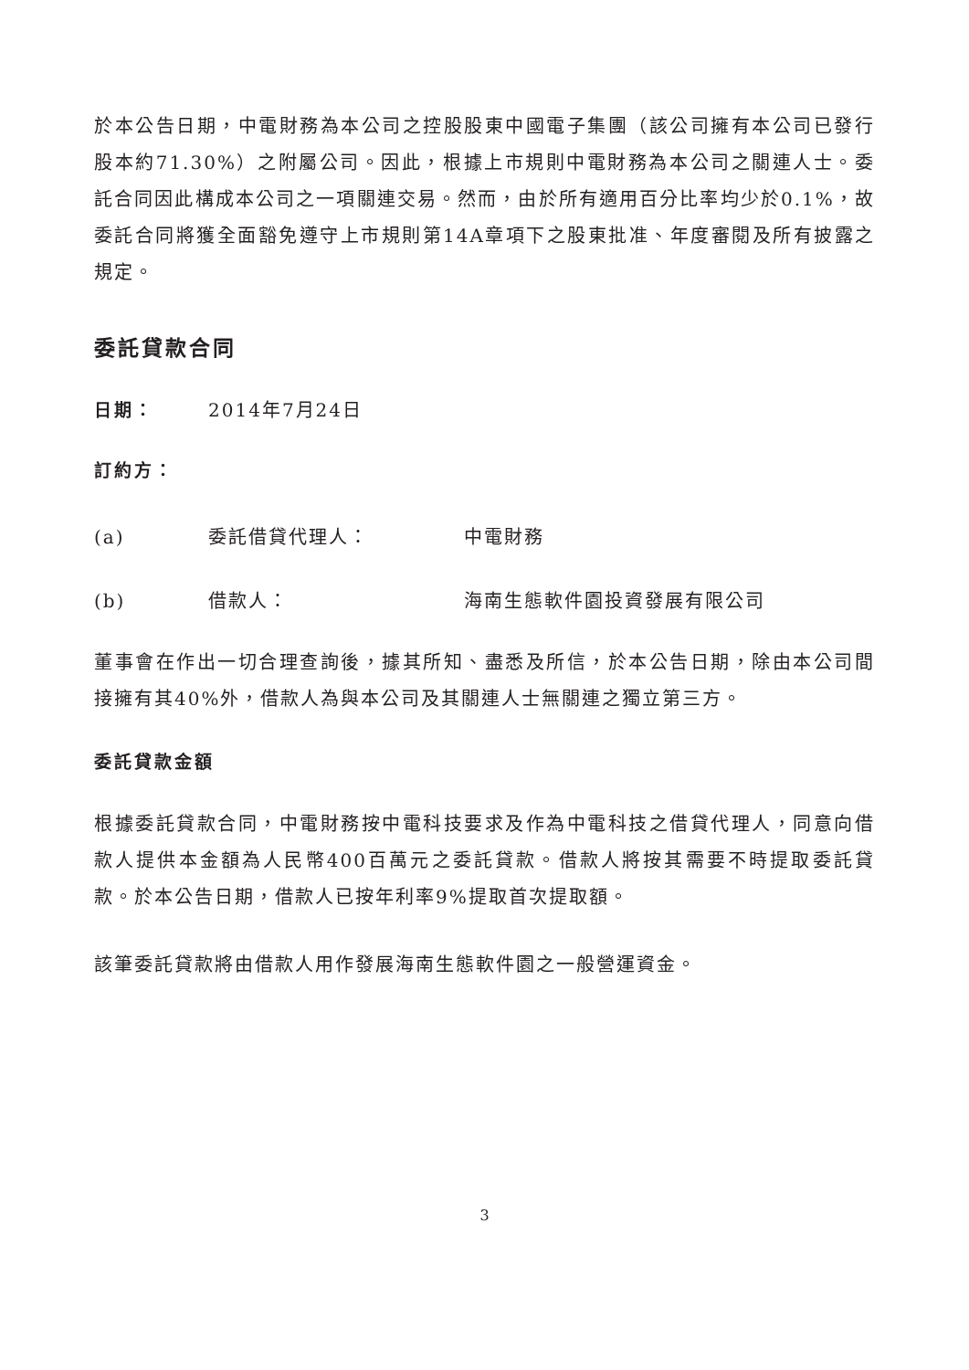於本公告日期，中電財務為本公司之控股股東中國電子集團（該公司擁有本公司已發行股本約71.30%）之附屬公司。因此，根據上市規則中電財務為本公司之關連人士。委託合同因此構成本公司之一項關連交易。然而，由於所有適用百分比率均少於0.1%，故委託合同將獲全面豁免遵守上市規則第14A章項下之股東批准、年度審閱及所有披露之規定。
委託貸款合同
日期： 2014年7月24日
訂約方：
(a) 委託借貸代理人： 中電財務
(b) 借款人： 海南生態軟件園投資發展有限公司
董事會在作出一切合理查詢後，據其所知、盡悉及所信，於本公告日期，除由本公司間接擁有其40%外，借款人為與本公司及其關連人士無關連之獨立第三方。
委託貸款金額
根據委託貸款合同，中電財務按中電科技要求及作為中電科技之借貸代理人，同意向借款人提供本金額為人民幣400百萬元之委託貸款。借款人將按其需要不時提取委託貸款。於本公告日期，借款人已按年利率9%提取首次提取額。
該筆委託貸款將由借款人用作發展海南生態軟件園之一般營運資金。
3